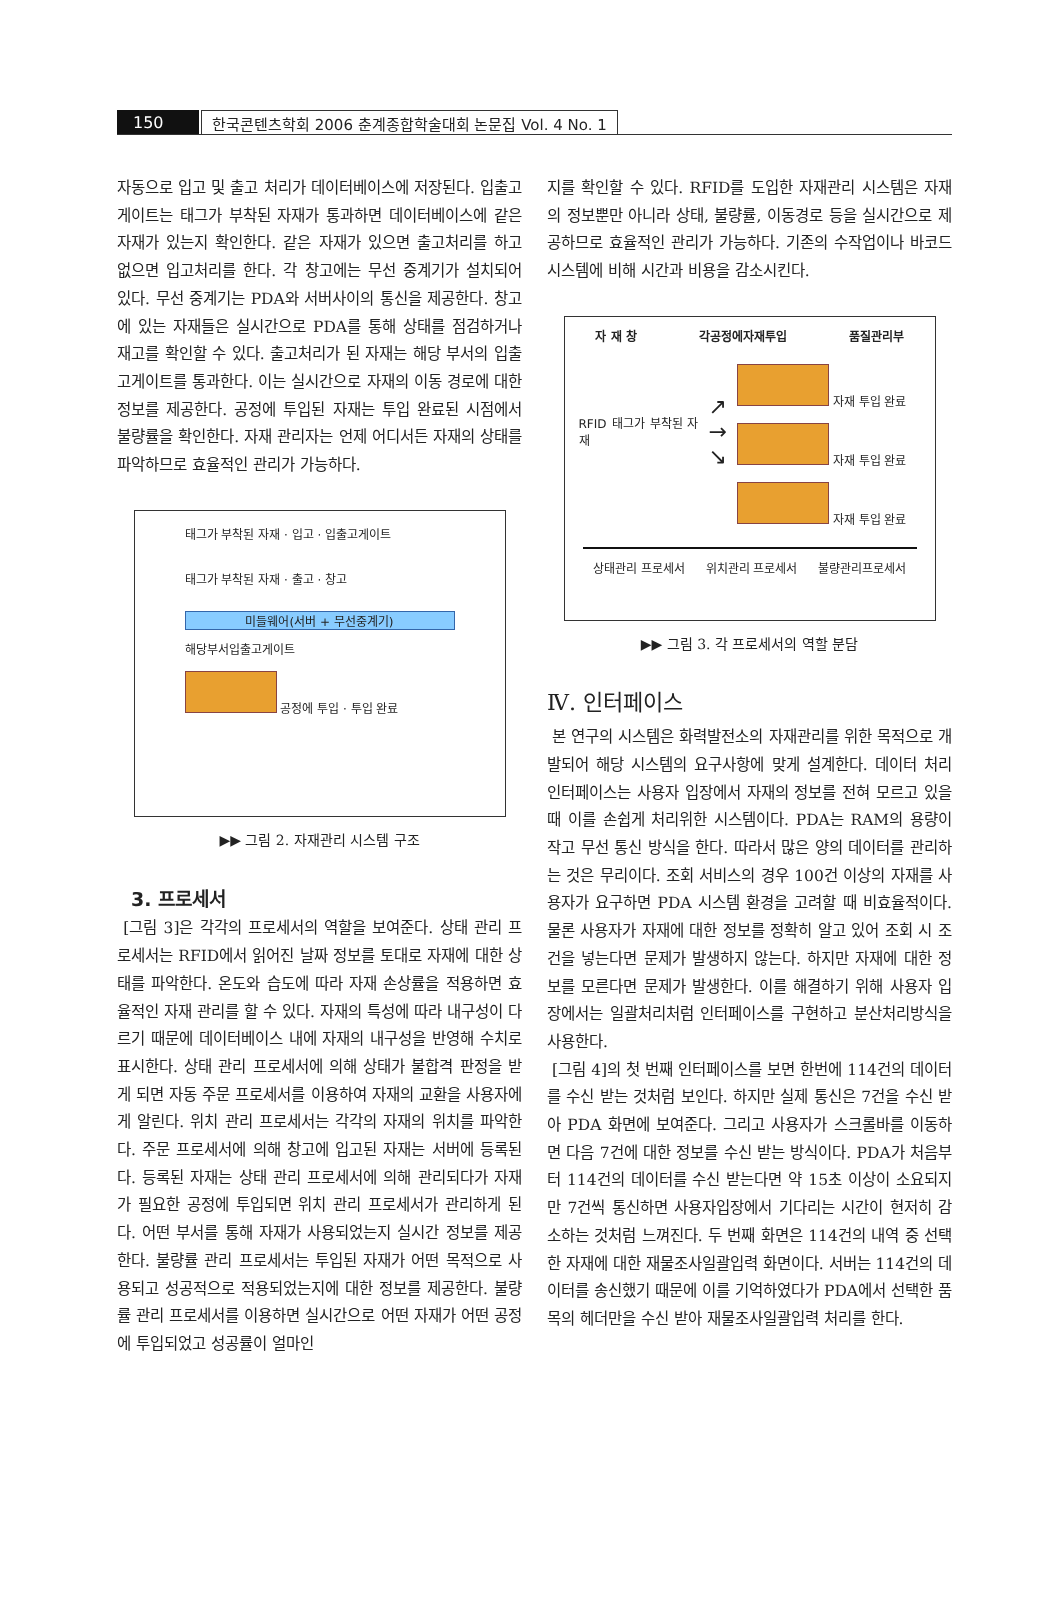150 한국콘텐츠학회 2006 춘계종합학술대회 논문집 Vol. 4 No. 1
자동으로 입고 및 출고 처리가 데이터베이스에 저장된다. 입출고게이트는 태그가 부착된 자재가 통과하면 데이터베이스에 같은 자재가 있는지 확인한다. 같은 자재가 있으면 출고처리를 하고 없으면 입고처리를 한다. 각 창고에는 무선 중계기가 설치되어 있다. 무선 중계기는 PDA와 서버사이의 통신을 제공한다. 창고에 있는 자재들은 실시간으로 PDA를 통해 상태를 점검하거나 재고를 확인할 수 있다. 출고처리가 된 자재는 해당 부서의 입출고게이트를 통과한다. 이는 실시간으로 자재의 이동 경로에 대한 정보를 제공한다. 공정에 투입된 자재는 투입 완료된 시점에서 불량률을 확인한다. 자재 관리자는 언제 어디서든 자재의 상태를 파악하므로 효율적인 관리가 가능하다.
태그가 부착된 자재 · 입고 · 입출고게이트
태그가 부착된 자재 · 출고 · 창고
미들웨어(서버 + 무선중계기)
해당부서입출고게이트
공정에 투입 · 투입 완료
▶▶ 그림 2. 자재관리 시스템 구조
3. 프로세서
[그림 3]은 각각의 프로세서의 역할을 보여준다. 상태 관리 프로세서는 RFID에서 읽어진 날짜 정보를 토대로 자재에 대한 상태를 파악한다. 온도와 습도에 따라 자재 손상률을 적용하면 효율적인 자재 관리를 할 수 있다. 자재의 특성에 따라 내구성이 다르기 때문에 데이터베이스 내에 자재의 내구성을 반영해 수치로 표시한다. 상태 관리 프로세서에 의해 상태가 불합격 판정을 받게 되면 자동 주문 프로세서를 이용하여 자재의 교환을 사용자에게 알린다. 위치 관리 프로세서는 각각의 자재의 위치를 파악한다. 주문 프로세서에 의해 창고에 입고된 자재는 서버에 등록된다. 등록된 자재는 상태 관리 프로세서에 의해 관리되다가 자재가 필요한 공정에 투입되면 위치 관리 프로세서가 관리하게 된다. 어떤 부서를 통해 자재가 사용되었는지 실시간 정보를 제공한다. 불량률 관리 프로세서는 투입된 자재가 어떤 목적으로 사용되고 성공적으로 적용되었는지에 대한 정보를 제공한다. 불량률 관리 프로세서를 이용하면 실시간으로 어떤 자재가 어떤 공정에 투입되었고 성공률이 얼마인
지를 확인할 수 있다. RFID를 도입한 자재관리 시스템은 자재의 정보뿐만 아니라 상태, 불량률, 이동경로 등을 실시간으로 제공하므로 효율적인 관리가 가능하다. 기존의 수작업이나 바코드 시스템에 비해 시간과 비용을 감소시킨다.
자 재 창 각공정에자재투입 품질관리부
RFID 태그가 부착된 자재
↗
→
↘
자재 투입 완료
자재 투입 완료
자재 투입 완료
상태관리 프로세서 위치관리 프로세서 불량관리프로세서
▶▶ 그림 3. 각 프로세서의 역할 분담
Ⅳ. 인터페이스
본 연구의 시스템은 화력발전소의 자재관리를 위한 목적으로 개발되어 해당 시스템의 요구사항에 맞게 설계한다. 데이터 처리 인터페이스는 사용자 입장에서 자재의 정보를 전혀 모르고 있을 때 이를 손쉽게 처리위한 시스템이다. PDA는 RAM의 용량이 작고 무선 통신 방식을 한다. 따라서 많은 양의 데이터를 관리하는 것은 무리이다. 조회 서비스의 경우 100건 이상의 자재를 사용자가 요구하면 PDA 시스템 환경을 고려할 때 비효율적이다. 물론 사용자가 자재에 대한 정보를 정확히 알고 있어 조회 시 조건을 넣는다면 문제가 발생하지 않는다. 하지만 자재에 대한 정보를 모른다면 문제가 발생한다. 이를 해결하기 위해 사용자 입장에서는 일괄처리처럼 인터페이스를 구현하고 분산처리방식을 사용한다.
[그림 4]의 첫 번째 인터페이스를 보면 한번에 114건의 데이터를 수신 받는 것처럼 보인다. 하지만 실제 통신은 7건을 수신 받아 PDA 화면에 보여준다. 그리고 사용자가 스크롤바를 이동하면 다음 7건에 대한 정보를 수신 받는 방식이다. PDA가 처음부터 114건의 데이터를 수신 받는다면 약 15초 이상이 소요되지만 7건씩 통신하면 사용자입장에서 기다리는 시간이 현저히 감소하는 것처럼 느껴진다. 두 번째 화면은 114건의 내역 중 선택한 자재에 대한 재물조사일괄입력 화면이다. 서버는 114건의 데이터를 송신했기 때문에 이를 기억하였다가 PDA에서 선택한 품목의 헤더만을 수신 받아 재물조사일괄입력 처리를 한다.